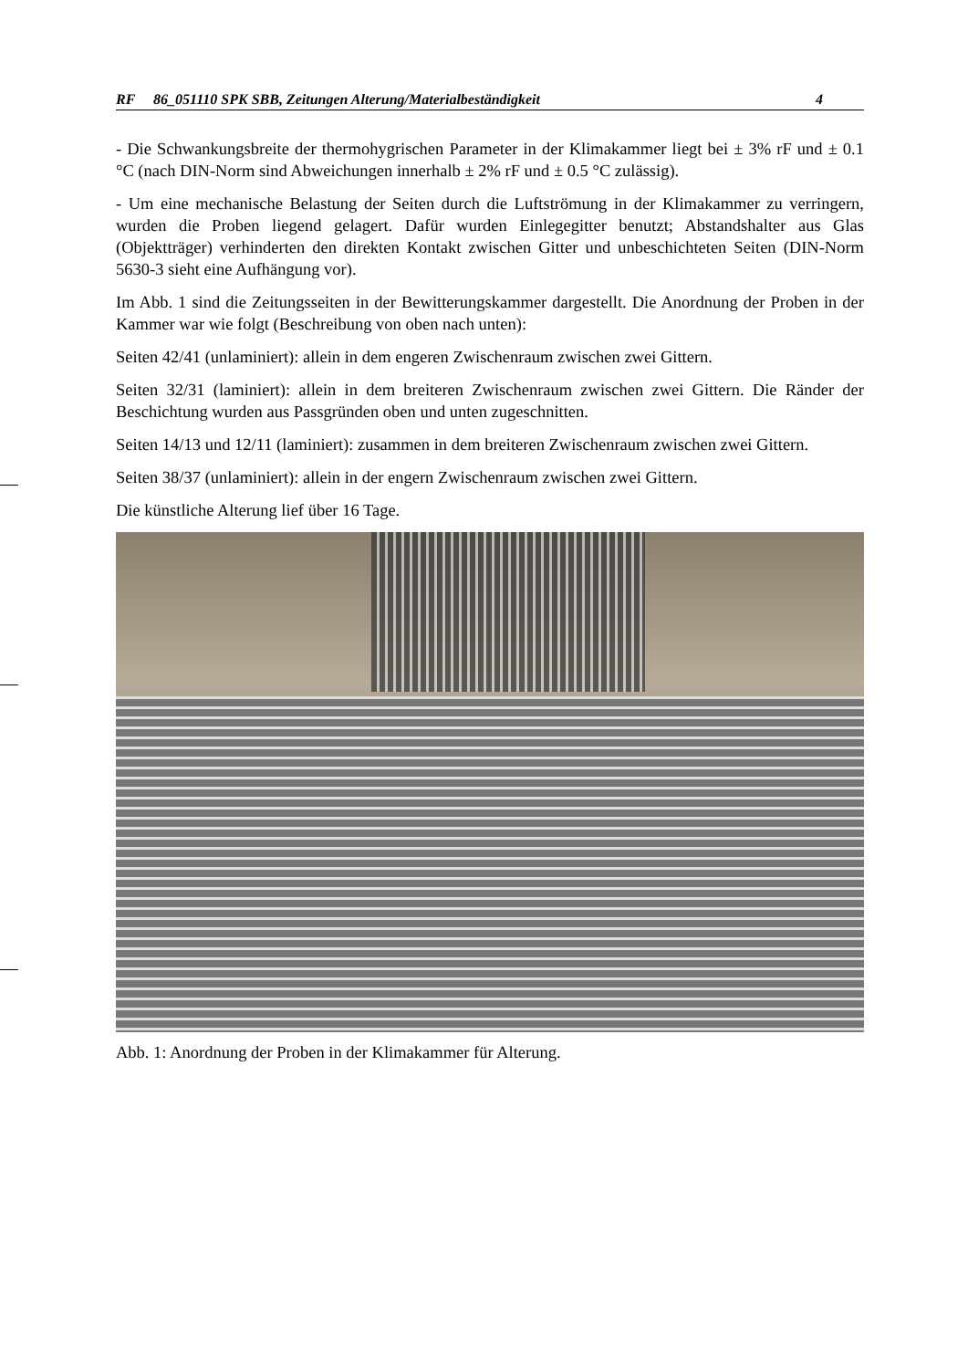RF 86_051110 SPK SBB, Zeitungen Alterung/Materialbeständigkeit 4
- Die Schwankungsbreite der thermohygrischen Parameter in der Klimakammer liegt bei ± 3% rF und ± 0.1 °C (nach DIN-Norm sind Abweichungen innerhalb ± 2% rF und ± 0.5 °C zulässig).
- Um eine mechanische Belastung der Seiten durch die Luftströmung in der Klimakammer zu verringern, wurden die Proben liegend gelagert. Dafür wurden Einlegegitter benutzt; Abstandshalter aus Glas (Objektträger) verhinderten den direkten Kontakt zwischen Gitter und unbeschichteten Seiten (DIN-Norm 5630-3 sieht eine Aufhängung vor).
Im Abb. 1 sind die Zeitungsseiten in der Bewitterungskammer dargestellt. Die Anordnung der Proben in der Kammer war wie folgt (Beschreibung von oben nach unten):
Seiten 42/41 (unlaminiert): allein in dem engeren Zwischenraum zwischen zwei Gittern.
Seiten 32/31 (laminiert): allein in dem breiteren Zwischenraum zwischen zwei Gittern. Die Ränder der Beschichtung wurden aus Passgründen oben und unten zugeschnitten.
Seiten 14/13 und 12/11 (laminiert): zusammen in dem breiteren Zwischenraum zwischen zwei Gittern.
Seiten 38/37 (unlaminiert): allein in der engern Zwischenraum zwischen zwei Gittern.
Die künstliche Alterung lief über 16 Tage.
Abb. 1: Anordnung der Proben in der Klimakammer für Alterung.